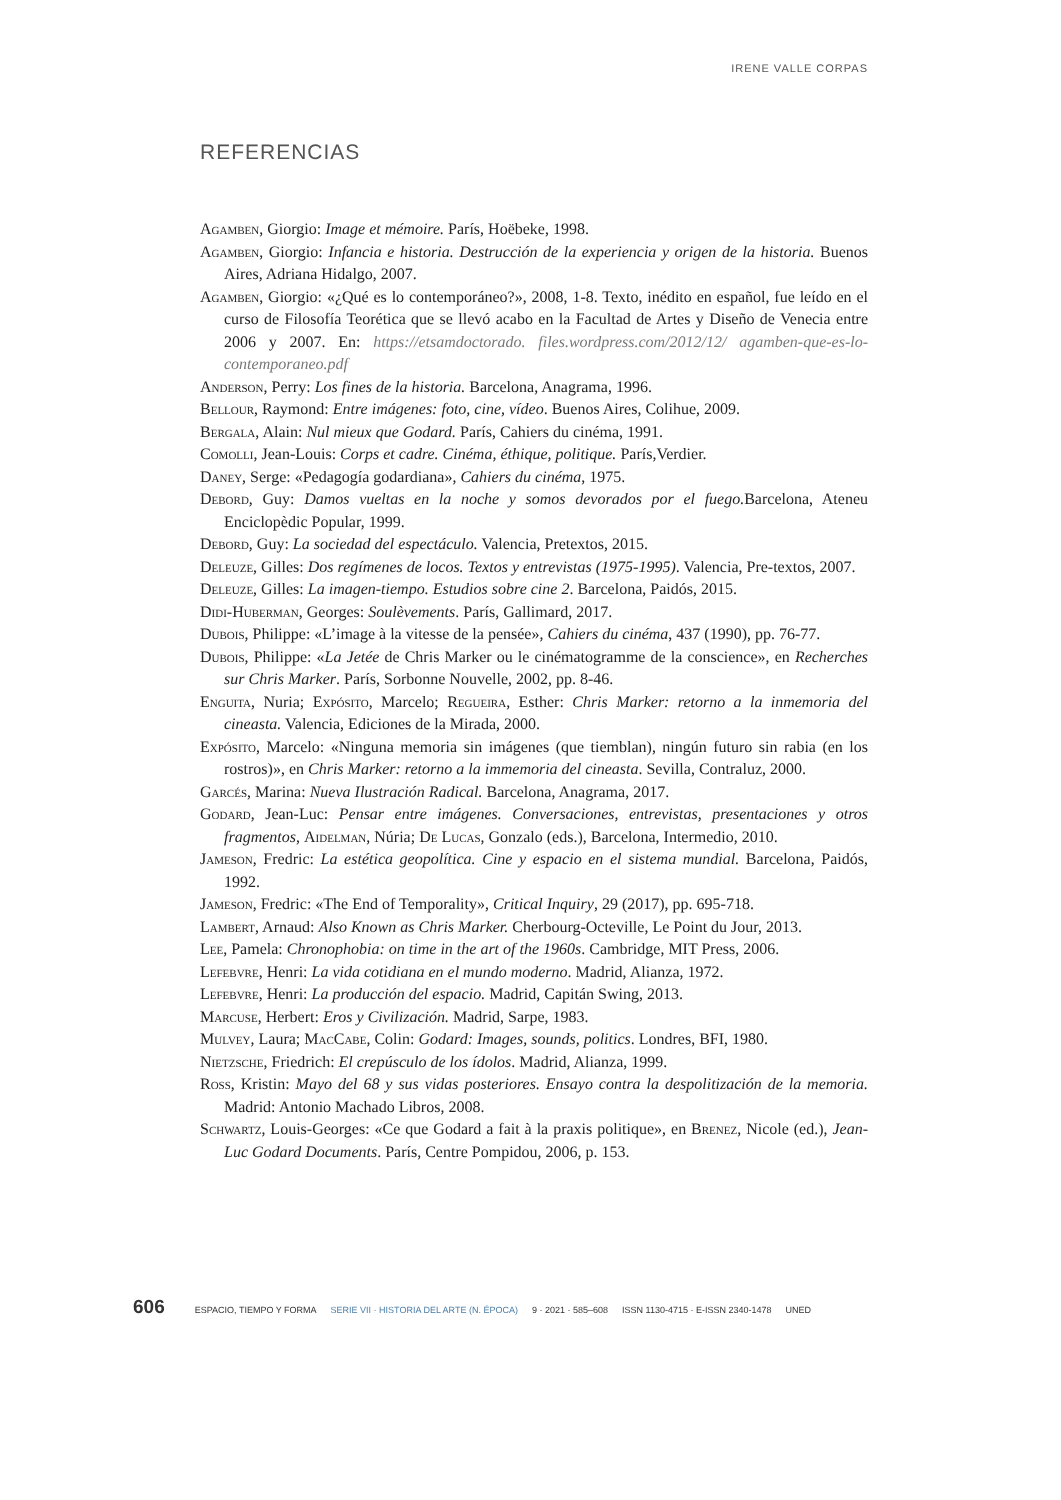IRENE VALLE CORPAS
REFERENCIAS
Agamben, Giorgio: Image et mémoire. París, Hoëbeke, 1998.
Agamben, Giorgio: Infancia e historia. Destrucción de la experiencia y origen de la historia. Buenos Aires, Adriana Hidalgo, 2007.
Agamben, Giorgio: «¿Qué es lo contemporáneo?», 2008, 1-8. Texto, inédito en español, fue leído en el curso de Filosofía Teorética que se llevó acabo en la Facultad de Artes y Diseño de Venecia entre 2006 y 2007. En: https://etsamdoctorado. files.wordpress.com/2012/12/ agamben-que-es-lo-contemporaneo.pdf
Anderson, Perry: Los fines de la historia. Barcelona, Anagrama, 1996.
Bellour, Raymond: Entre imágenes: foto, cine, vídeo. Buenos Aires, Colihue, 2009.
Bergala, Alain: Nul mieux que Godard. París, Cahiers du cinéma, 1991.
Comolli, Jean-Louis: Corps et cadre. Cinéma, éthique, politique. París,Verdier.
Daney, Serge: «Pedagogía godardiana», Cahiers du cinéma, 1975.
Debord, Guy: Damos vueltas en la noche y somos devorados por el fuego. Barcelona, Ateneu Enciclopèdic Popular, 1999.
Debord, Guy: La sociedad del espectáculo. Valencia, Pretextos, 2015.
Deleuze, Gilles: Dos regímenes de locos. Textos y entrevistas (1975-1995). Valencia, Pre-textos, 2007.
Deleuze, Gilles: La imagen-tiempo. Estudios sobre cine 2. Barcelona, Paidós, 2015.
Didi-Huberman, Georges: Soulèvements. París, Gallimard, 2017.
Dubois, Philippe: «L’image à la vitesse de la pensée», Cahiers du cinéma, 437 (1990), pp. 76-77.
Dubois, Philippe: «La Jetée de Chris Marker ou le cinématogramme de la conscience», en Recherches sur Chris Marker. París, Sorbonne Nouvelle, 2002, pp. 8-46.
Enguita, Nuria; Expósito, Marcelo; Regueira, Esther: Chris Marker: retorno a la inmemoria del cineasta. Valencia, Ediciones de la Mirada, 2000.
Expósito, Marcelo: «Ninguna memoria sin imágenes (que tiemblan), ningún futuro sin rabia (en los rostros)», en Chris Marker: retorno a la immemoria del cineasta. Sevilla, Contraluz, 2000.
Garcés, Marina: Nueva Ilustración Radical. Barcelona, Anagrama, 2017.
Godard, Jean-Luc: Pensar entre imágenes. Conversaciones, entrevistas, presentaciones y otros fragmentos, Aidelman, Núria; De Lucas, Gonzalo (eds.), Barcelona, Intermedio, 2010.
Jameson, Fredric: La estética geopolítica. Cine y espacio en el sistema mundial. Barcelona, Paidós, 1992.
Jameson, Fredric: «The End of Temporality», Critical Inquiry, 29 (2017), pp. 695-718.
Lambert, Arnaud: Also Known as Chris Marker. Cherbourg-Octeville, Le Point du Jour, 2013.
Lee, Pamela: Chronophobia: on time in the art of the 1960s. Cambridge, MIT Press, 2006.
Lefebvre, Henri: La vida cotidiana en el mundo moderno. Madrid, Alianza, 1972.
Lefebvre, Henri: La producción del espacio. Madrid, Capitán Swing, 2013.
Marcuse, Herbert: Eros y Civilización. Madrid, Sarpe, 1983.
Mulvey, Laura; MacCabe, Colin: Godard: Images, sounds, politics. Londres, BFI, 1980.
Nietzsche, Friedrich: El crepúsculo de los ídolos. Madrid, Alianza, 1999.
Ross, Kristin: Mayo del 68 y sus vidas posteriores. Ensayo contra la despolitización de la memoria. Madrid: Antonio Machado Libros, 2008.
Schwartz, Louis-Georges: «Ce que Godard a fait à la praxis politique», en Brenez, Nicole (ed.), Jean-Luc Godard Documents. París, Centre Pompidou, 2006, p. 153.
606 ESPACIO, TIEMPO Y FORMA SERIE VII · HISTORIA DEL ARTE (N. ÉPOCA) 9 · 2021 · 585–608 ISSN 1130-4715 · E-ISSN 2340-1478 UNED